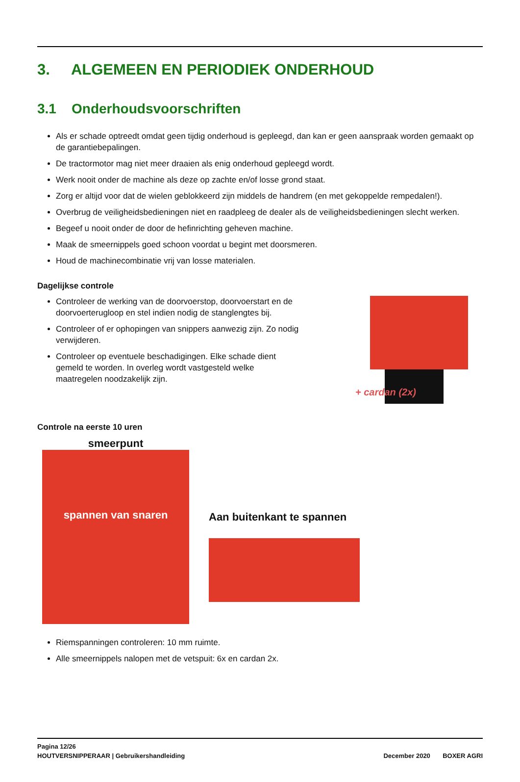3. ALGEMEEN EN PERIODIEK ONDERHOUD
3.1 Onderhoudsvoorschriften
Als er schade optreedt omdat geen tijdig onderhoud is gepleegd, dan kan er geen aanspraak worden gemaakt op de garantiebepalingen.
De tractormotor mag niet meer draaien als enig onderhoud gepleegd wordt.
Werk nooit onder de machine als deze op zachte en/of losse grond staat.
Zorg er altijd voor dat de wielen geblokkeerd zijn middels de handrem (en met gekoppelde rempedalen!).
Overbrug de veiligheidsbedieningen niet en raadpleeg de dealer als de veiligheidsbedieningen slecht werken.
Begeef u nooit onder de door de hefinrichting geheven machine.
Maak de smeernippels goed schoon voordat u begint met doorsmeren.
Houd de machinecombinatie vrij van losse materialen.
Dagelijkse controle
Controleer de werking van de doorvoerstop, doorvoerstart en de doorvoerterugloop en stel indien nodig de stanglengtes bij.
Controleer of er ophopingen van snippers aanwezig zijn. Zo nodig verwijderen.
Controleer op eventuele beschadigingen. Elke schade dient gemeld te worden. In overleg wordt vastgesteld welke maatregelen noodzakelijk zijn.
+ cardan (2x)
Controle na eerste 10 uren
smeerpunt
spannen van snaren
Aan buitenkant te spannen
Riemspanningen controleren: 10 mm ruimte.
Alle smeernippels nalopen met de vetspuit: 6x en cardan 2x.
Pagina 12/26
HOUTVERSNIPPERAAR | Gebruikershandleiding December 2020 BOXER AGRI